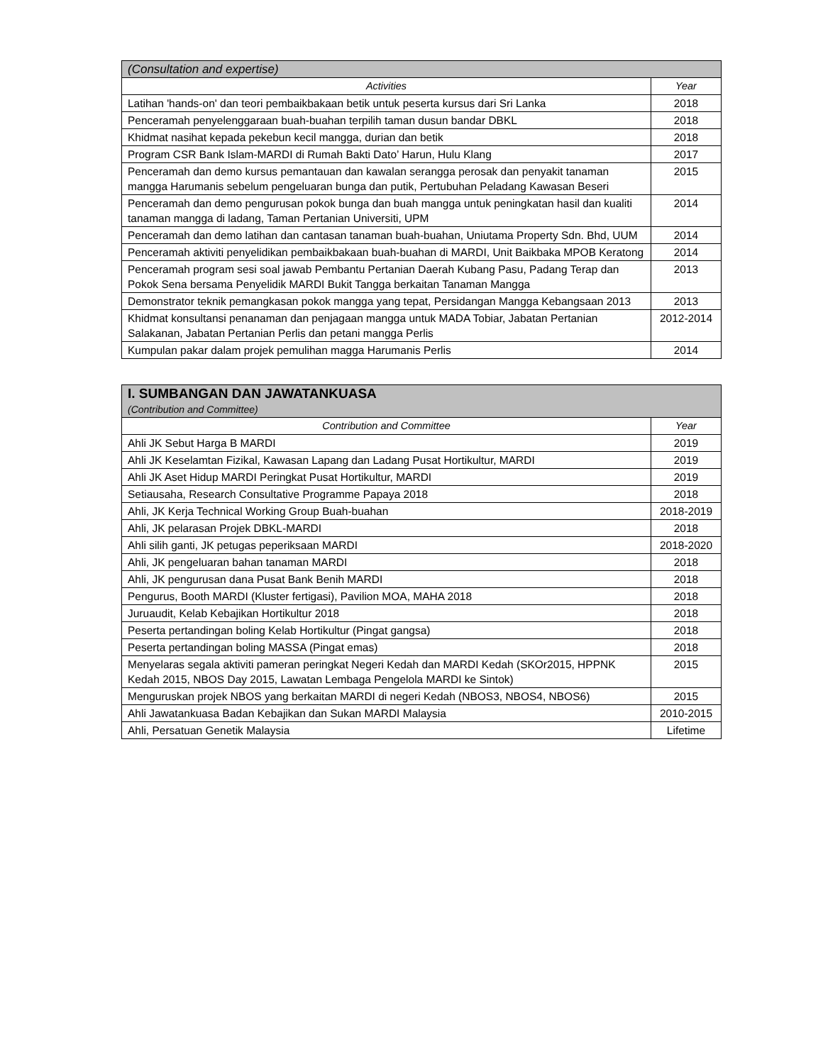| (Consultation and expertise) | |
| --- | --- |
| Activities | Year |
| Latihan 'hands-on' dan teori pembaikbakaan betik untuk peserta kursus dari Sri Lanka | 2018 |
| Penceramah penyelenggaraan buah-buahan terpilih taman dusun bandar DBKL | 2018 |
| Khidmat nasihat kepada pekebun kecil mangga, durian dan betik | 2018 |
| Program CSR Bank Islam-MARDI di Rumah Bakti Dato’ Harun, Hulu Klang | 2017 |
| Penceramah dan demo kursus pemantauan dan kawalan serangga perosak dan penyakit tanaman mangga Harumanis sebelum pengeluaran bunga dan putik, Pertubuhan Peladang Kawasan Beseri | 2015 |
| Penceramah dan demo pengurusan pokok bunga dan buah mangga untuk peningkatan hasil dan kualiti tanaman mangga di ladang, Taman Pertanian Universiti, UPM | 2014 |
| Penceramah dan demo latihan dan cantasan tanaman buah-buahan, Uniutama Property Sdn. Bhd, UUM | 2014 |
| Penceramah aktiviti penyelidikan pembaikbakaan buah-buahan di MARDI, Unit Baikbaka MPOB Keratong | 2014 |
| Penceramah program sesi soal jawab Pembantu Pertanian Daerah Kubang Pasu, Padang Terap dan Pokok Sena bersama Penyelidik MARDI Bukit Tangga berkaitan Tanaman Mangga | 2013 |
| Demonstrator teknik pemangkasan pokok mangga yang tepat, Persidangan Mangga Kebangsaan 2013 | 2013 |
| Khidmat konsultansi penanaman dan penjagaan mangga untuk MADA Tobiar, Jabatan Pertanian Salakanan, Jabatan Pertanian Perlis dan petani mangga Perlis | 2012-2014 |
| Kumpulan pakar dalam projek pemulihan magga Harumanis Perlis | 2014 |
| I. SUMBANGAN DAN JAWATANKUASA (Contribution and Committee) | |
| --- | --- |
| Contribution and Committee | Year |
| Ahli JK Sebut Harga B MARDI | 2019 |
| Ahli JK Keselamtan Fizikal, Kawasan Lapang dan Ladang Pusat Hortikultur, MARDI | 2019 |
| Ahli JK Aset Hidup MARDI Peringkat Pusat Hortikultur, MARDI | 2019 |
| Setiausaha, Research Consultative Programme Papaya 2018 | 2018 |
| Ahli, JK Kerja Technical Working Group Buah-buahan | 2018-2019 |
| Ahli, JK pelarasan Projek DBKL-MARDI | 2018 |
| Ahli silih ganti, JK petugas peperiksaan MARDI | 2018-2020 |
| Ahli, JK pengeluaran bahan tanaman MARDI | 2018 |
| Ahli, JK pengurusan dana Pusat Bank Benih MARDI | 2018 |
| Pengurus, Booth MARDI (Kluster fertigasi), Pavilion MOA, MAHA 2018 | 2018 |
| Juruaudit, Kelab Kebajikan Hortikultur 2018 | 2018 |
| Peserta pertandingan boling Kelab Hortikultur (Pingat gangsa) | 2018 |
| Peserta pertandingan boling MASSA (Pingat emas) | 2018 |
| Menyelaras segala aktiviti pameran peringkat Negeri Kedah dan MARDI Kedah (SKOr2015, HPPNK Kedah 2015, NBOS Day 2015, Lawatan Lembaga Pengelola MARDI ke Sintok) | 2015 |
| Menguruskan projek NBOS yang berkaitan MARDI di negeri Kedah (NBOS3, NBOS4, NBOS6) | 2015 |
| Ahli Jawatankuasa Badan Kebajikan dan Sukan MARDI Malaysia | 2010-2015 |
| Ahli, Persatuan Genetik Malaysia | Lifetime |